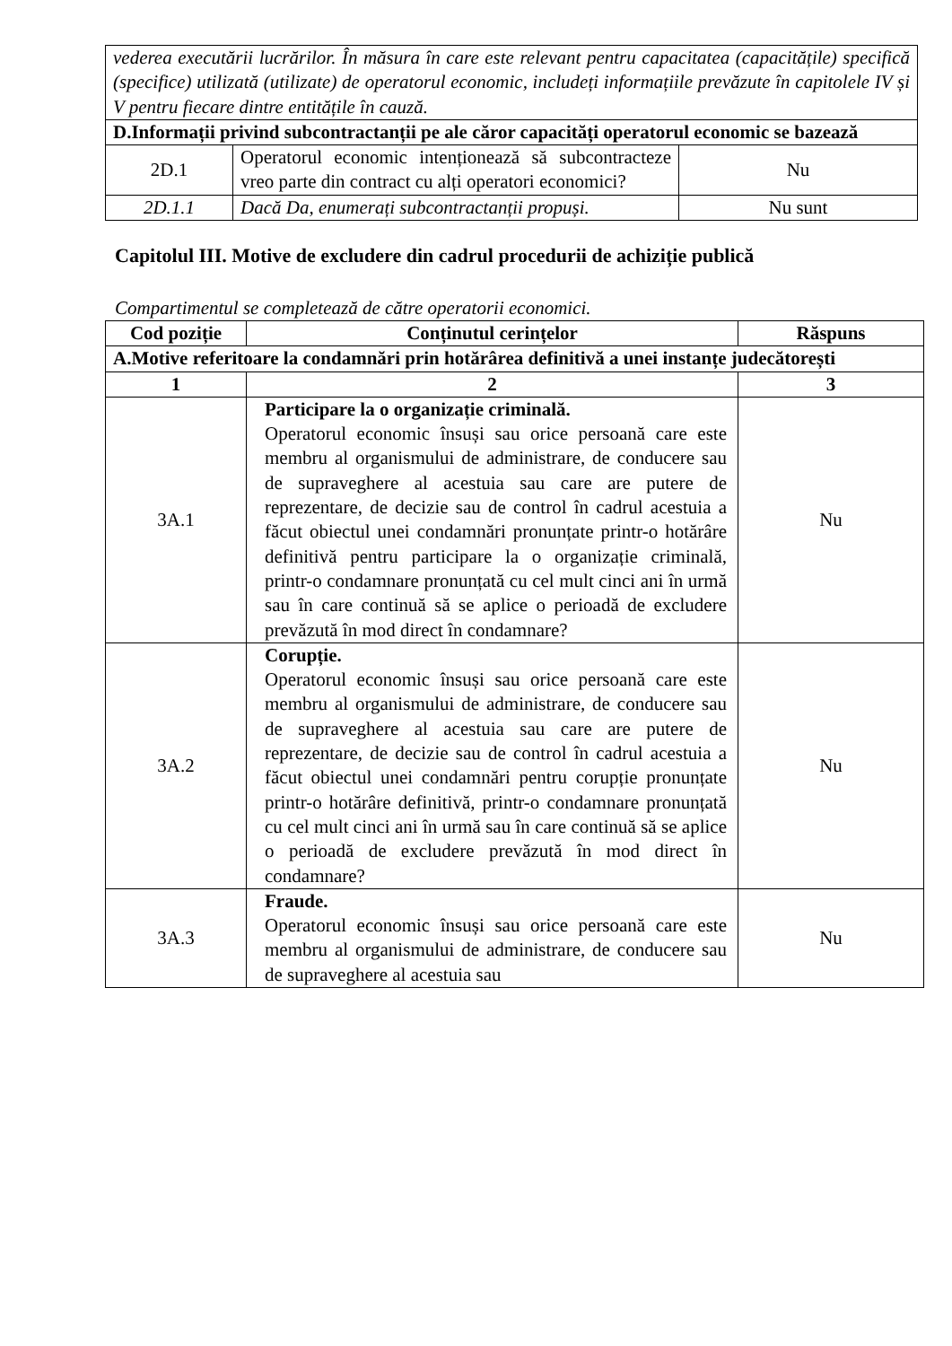| vederea executării lucrărilor. În măsura în care este relevant pentru capacitatea (capacitățile) specifică (specifice) utilizată (utilizate) de operatorul economic, includeți informațiile prevăzute în capitolele IV și V pentru fiecare dintre entitățile în cauză. | | |
| D.Informații privind subcontractanții pe ale căror capacități operatorul economic se bazează | | |
| 2D.1 | Operatorul economic intenționează să subcontracteze vreo parte din contract cu alți operatori economici? | Nu |
| 2D.1.1 | Dacă Da, enumerați subcontractanții propuși. | Nu sunt |
Capitolul III. Motive de excludere din cadrul procedurii de achiziție publică
Compartimentul se completează de către operatorii economici.
| Cod poziție | Conținutul cerințelor | Răspuns |
| --- | --- | --- |
| A.Motive referitoare la condamnări prin hotărârea definitivă a unei instanțe judecătorești | | |
| 1 | 2 | 3 |
| 3A.1 | Participare la o organizație criminală. Operatorul economic însuși sau orice persoană care este membru al organismului de administrare, de conducere sau de supraveghere al acestuia sau care are putere de reprezentare, de decizie sau de control în cadrul acestuia a făcut obiectul unei condamnări pronunțate printr-o hotărâre definitivă pentru participare la o organizație criminală, printr-o condamnare pronunțată cu cel mult cinci ani în urmă sau în care continuă să se aplice o perioadă de excludere prevăzută în mod direct în condamnare? | Nu |
| 3A.2 | Corupție. Operatorul economic însuși sau orice persoană care este membru al organismului de administrare, de conducere sau de supraveghere al acestuia sau care are putere de reprezentare, de decizie sau de control în cadrul acestuia a făcut obiectul unei condamnări pentru corupție pronunțate printr-o hotărâre definitivă, printr-o condamnare pronunțată cu cel mult cinci ani în urmă sau în care continuă să se aplice o perioadă de excludere prevăzută în mod direct în condamnare? | Nu |
| 3A.3 | Fraude. Operatorul economic însuși sau orice persoană care este membru al organismului de administrare, de conducere sau de supraveghere al acestuia sau | Nu |